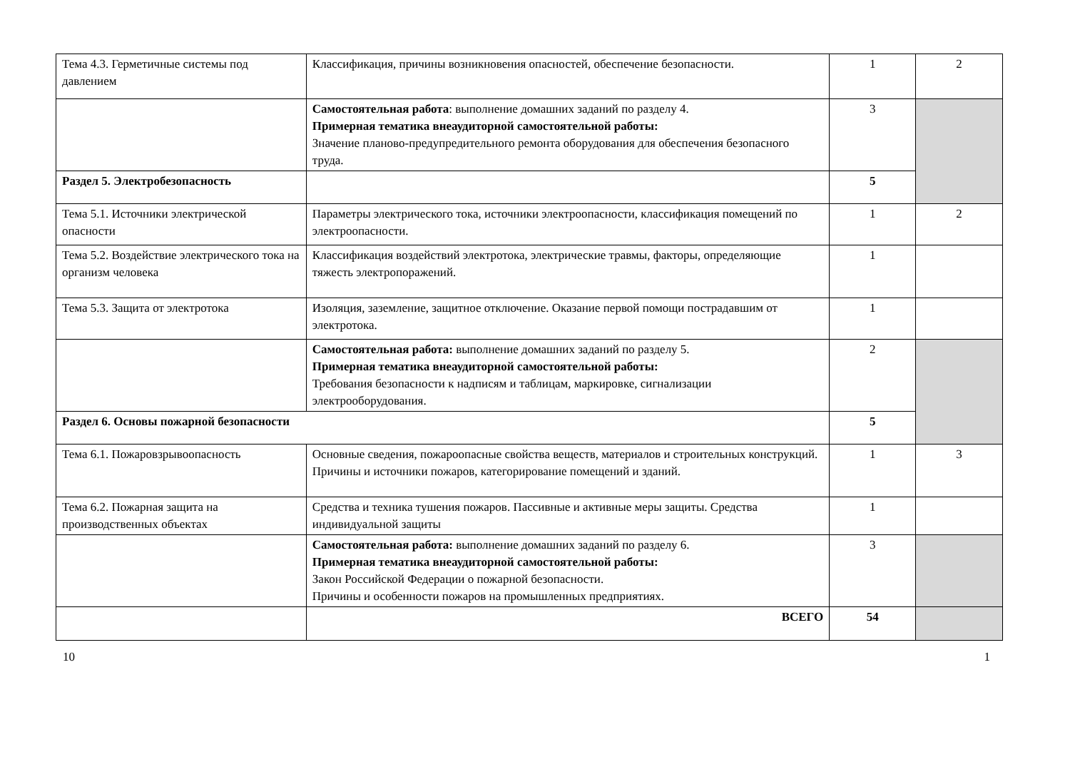| Тема 4.3. Герметичные системы под давлением | Классификация, причины возникновения опасностей, обеспечение безопасности. | 1 | 2 |
| | Самостоятельная работа : выполнение домашних заданий по разделу 4. Примерная тематика внеаудиторной самостоятельной работы: Значение планово-предупредительного ремонта оборудования для обеспечения безопасного труда. | 3 | |
| Раздел 5. Электробезопасность | | 5 | |
| Тема 5.1. Источники электрической опасности | Параметры электрического тока, источники электроопасности, классификация помещений по электроопасности. | 1 | 2 |
| Тема 5.2. Воздействие электрического тока на организм человека | Классификация воздействий электротока, электрические травмы, факторы, определяющие тяжесть электропоражений. | 1 | |
| Тема 5.3. Защита от электротока | Изоляция, заземление, защитное отключение. Оказание первой помощи пострадавшим от электротока. | 1 | |
| | Самостоятельная работа: выполнение домашних заданий по разделу 5. Примерная тематика внеаудиторной самостоятельной работы: Требования безопасности к надписям и таблицам, маркировке, сигнализации электрооборудования. | 2 | |
| Раздел 6. Основы пожарной безопасности | | 5 | |
| Тема 6.1. Пожаровзрывоопасность | Основные сведения, пожароопасные свойства веществ, материалов и строительных конструкций. Причины и источники пожаров, категорирование помещений и зданий. | 1 | 3 |
| Тема 6.2. Пожарная защита на производственных объектах | Средства и техника тушения пожаров. Пассивные и активные меры защиты. Средства индивидуальной защиты | 1 | |
| | Самостоятельная работа: выполнение домашних заданий по разделу 6. Примерная тематика внеаудиторной самостоятельной работы: Закон Российской Федерации о пожарной безопасности. Причины и особенности пожаров на промышленных предприятиях. | 3 | |
| | ВСЕГО | 54 | |
10 1